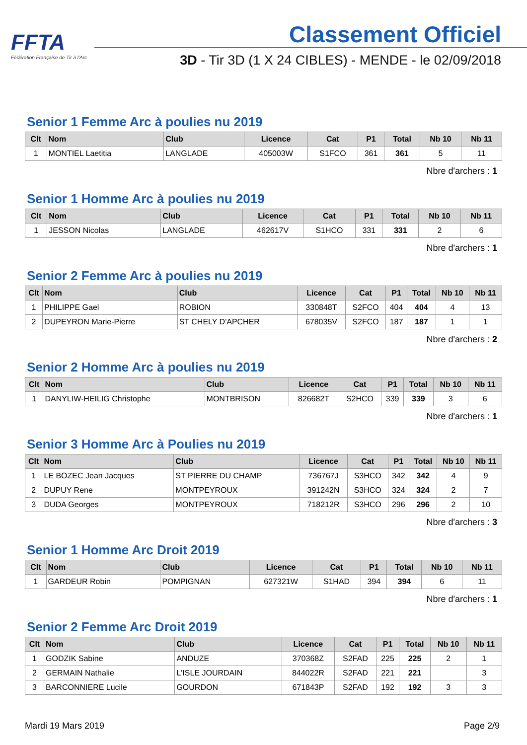FFTA
Fédération Française de Tir à l'Arc
Classement Officiel
3D - Tir 3D (1 X 24 CIBLES) - MENDE - le 02/09/2018
Senior 1 Femme Arc à poulies nu 2019
| Clt | Nom | Club | Licence | Cat | P1 | Total | Nb 10 | Nb 11 |
| --- | --- | --- | --- | --- | --- | --- | --- | --- |
| 1 | MONTIEL Laetitia | LANGLADE | 405003W | S1FCO | 361 | 361 | 5 | 11 |
Nbre d'archers : 1
Senior 1 Homme Arc à poulies nu 2019
| Clt | Nom | Club | Licence | Cat | P1 | Total | Nb 10 | Nb 11 |
| --- | --- | --- | --- | --- | --- | --- | --- | --- |
| 1 | JESSON Nicolas | LANGLADE | 462617V | S1HCO | 331 | 331 | 2 | 6 |
Nbre d'archers : 1
Senior 2 Femme Arc à poulies nu 2019
| Clt | Nom | Club | Licence | Cat | P1 | Total | Nb 10 | Nb 11 |
| --- | --- | --- | --- | --- | --- | --- | --- | --- |
| 1 | PHILIPPE Gael | ROBION | 330848T | S2FCO | 404 | 404 | 4 | 13 |
| 2 | DUPEYRON Marie-Pierre | ST CHELY D'APCHER | 678035V | S2FCO | 187 | 187 | 1 | 1 |
Nbre d'archers : 2
Senior 2 Homme Arc à poulies nu 2019
| Clt | Nom | Club | Licence | Cat | P1 | Total | Nb 10 | Nb 11 |
| --- | --- | --- | --- | --- | --- | --- | --- | --- |
| 1 | DANYLIW-HEILIG Christophe | MONTBRISON | 826682T | S2HCO | 339 | 339 | 3 | 6 |
Nbre d'archers : 1
Senior 3 Homme Arc à Poulies nu 2019
| Clt | Nom | Club | Licence | Cat | P1 | Total | Nb 10 | Nb 11 |
| --- | --- | --- | --- | --- | --- | --- | --- | --- |
| 1 | LE BOZEC Jean Jacques | ST PIERRE DU CHAMP | 736767J | S3HCO | 342 | 342 | 4 | 9 |
| 2 | DUPUY Rene | MONTPEYROUX | 391242N | S3HCO | 324 | 324 | 2 | 7 |
| 3 | DUDA Georges | MONTPEYROUX | 718212R | S3HCO | 296 | 296 | 2 | 10 |
Nbre d'archers : 3
Senior 1 Homme Arc Droit 2019
| Clt | Nom | Club | Licence | Cat | P1 | Total | Nb 10 | Nb 11 |
| --- | --- | --- | --- | --- | --- | --- | --- | --- |
| 1 | GARDEUR Robin | POMPIGNAN | 627321W | S1HAD | 394 | 394 | 6 | 11 |
Nbre d'archers : 1
Senior 2 Femme Arc Droit 2019
| Clt | Nom | Club | Licence | Cat | P1 | Total | Nb 10 | Nb 11 |
| --- | --- | --- | --- | --- | --- | --- | --- | --- |
| 1 | GODZIK Sabine | ANDUZE | 370368Z | S2FAD | 225 | 225 | 2 | 1 |
| 2 | GERMAIN Nathalie | L'ISLE JOURDAIN | 844022R | S2FAD | 221 | 221 | | 3 |
| 3 | BARCONNIERE Lucile | GOURDON | 671843P | S2FAD | 192 | 192 | 3 | 3 |
Mardi 19 Mars 2019 Page 2/9